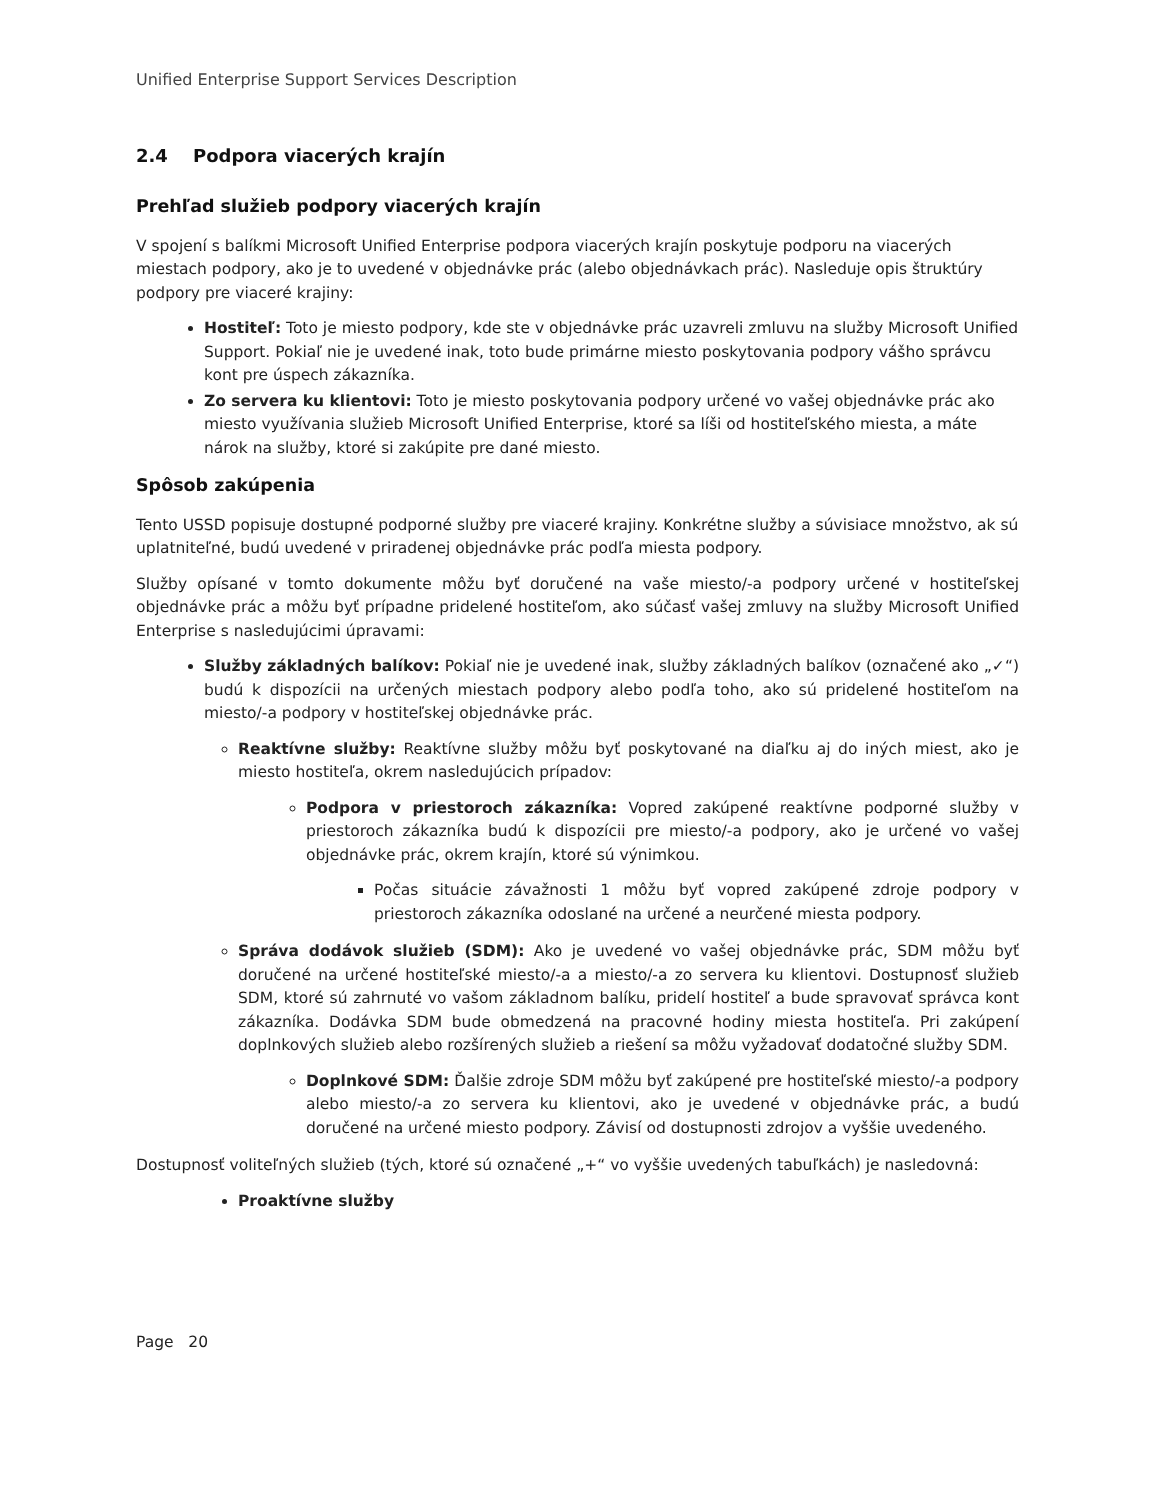Unified Enterprise Support Services Description
2.4 Podpora viacerých krajín
Prehľad služieb podpory viacerých krajín
V spojení s balíkmi Microsoft Unified Enterprise podpora viacerých krajín poskytuje podporu na viacerých miestach podpory, ako je to uvedené v objednávke prác (alebo objednávkach prác). Nasleduje opis štruktúry podpory pre viaceré krajiny:
Hostiteľ: Toto je miesto podpory, kde ste v objednávke prác uzavreli zmluvu na služby Microsoft Unified Support. Pokiaľ nie je uvedené inak, toto bude primárne miesto poskytovania podpory vášho správcu kont pre úspech zákazníka.
Zo servera ku klientovi: Toto je miesto poskytovania podpory určené vo vašej objednávke prác ako miesto využívania služieb Microsoft Unified Enterprise, ktoré sa líši od hostiteľského miesta, a máte nárok na služby, ktoré si zakúpite pre dané miesto.
Spôsob zakúpenia
Tento USSD popisuje dostupné podporné služby pre viaceré krajiny. Konkrétne služby a súvisiace množstvo, ak sú uplatniteľné, budú uvedené v priradenej objednávke prác podľa miesta podpory.
Služby opísané v tomto dokumente môžu byť doručené na vaše miesto/-a podpory určené v hostiteľskej objednávke prác a môžu byť prípadne pridelené hostiteľom, ako súčasť vašej zmluvy na služby Microsoft Unified Enterprise s nasledujúcimi úpravami:
Služby základných balíkov: Pokiaľ nie je uvedené inak, služby základných balíkov (označené ako „✓“) budú k dispozícii na určených miestach podpory alebo podľa toho, ako sú pridelené hostiteľom na miesto/-a podpory v hostiteľskej objednávke prác.
Reaktívne služby: Reaktívne služby môžu byť poskytované na diaľku aj do iných miest, ako je miesto hostiteľa, okrem nasledujúcich prípadov:
Podpora v priestoroch zákazníka: Vopred zakúpené reaktívne podporné služby v priestoroch zákazníka budú k dispozícii pre miesto/-a podpory, ako je určené vo vašej objednávke prác, okrem krajín, ktoré sú výnimkou.
Počas situácie závažnosti 1 môžu byť vopred zakúpené zdroje podpory v priestoroch zákazníka odoslané na určené a neurčené miesta podpory.
Správa dodávok služieb (SDM): Ako je uvedené vo vašej objednávke prác, SDM môžu byť doručené na určené hostiteľské miesto/-a a miesto/-a zo servera ku klientovi. Dostupnosť služieb SDM, ktoré sú zahrnuté vo vašom základnom balíku, pridelí hostiteľ a bude spravovať správca kont zákazníka. Dodávka SDM bude obmedzená na pracovné hodiny miesta hostiteľa. Pri zakúpení doplnkových služieb alebo rozšírených služieb a riešení sa môžu vyžadovať dodatočné služby SDM.
Doplnkové SDM: Ďalšie zdroje SDM môžu byť zakúpené pre hostiteľské miesto/-a podpory alebo miesto/-a zo servera ku klientovi, ako je uvedené v objednávke prác, a budú doručené na určené miesto podpory. Závisí od dostupnosti zdrojov a vyššie uvedeného.
Dostupnosť voliteľných služieb (tých, ktoré sú označené „+“ vo vyššie uvedených tabuľkách) je nasledovná:
Proaktívne služby
Page 20